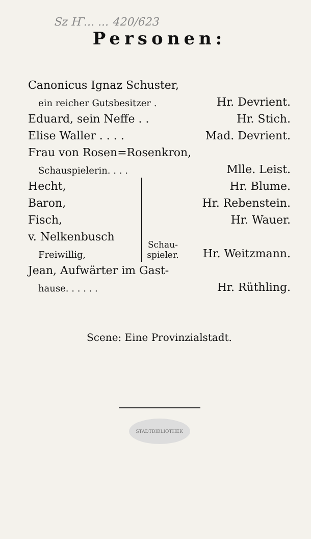Sz Ҥ... ... 420/623
Personen:
| Canonicus Ignaz Schuster, | | |
| ein reicher Gutsbesitzer . | | Hr. Devrient. |
| Eduard, sein Neffe . . | | Hr. Stich. |
| Elise Waller . . . . | | Mad. Devrient. |
| Frau von Rosen=Rosenkron, | | |
| Schauspielerin. . . . | | Mlle. Leist. |
| Hecht, | Schau- spieler. | Hr. Blume. |
| Baron, | | Hr. Rebenstein. |
| Fisch, | | Hr. Wauer. |
| v. Nelkenbusch | | |
| Freiwillig, | | Hr. Weitzmann. |
| Jean, Aufwärter im Gast- | | |
| hause. . . . . . | | Hr. Rüthling. |
Scene: Eine Provinzialstadt.
STADTBIBLIOTHEK